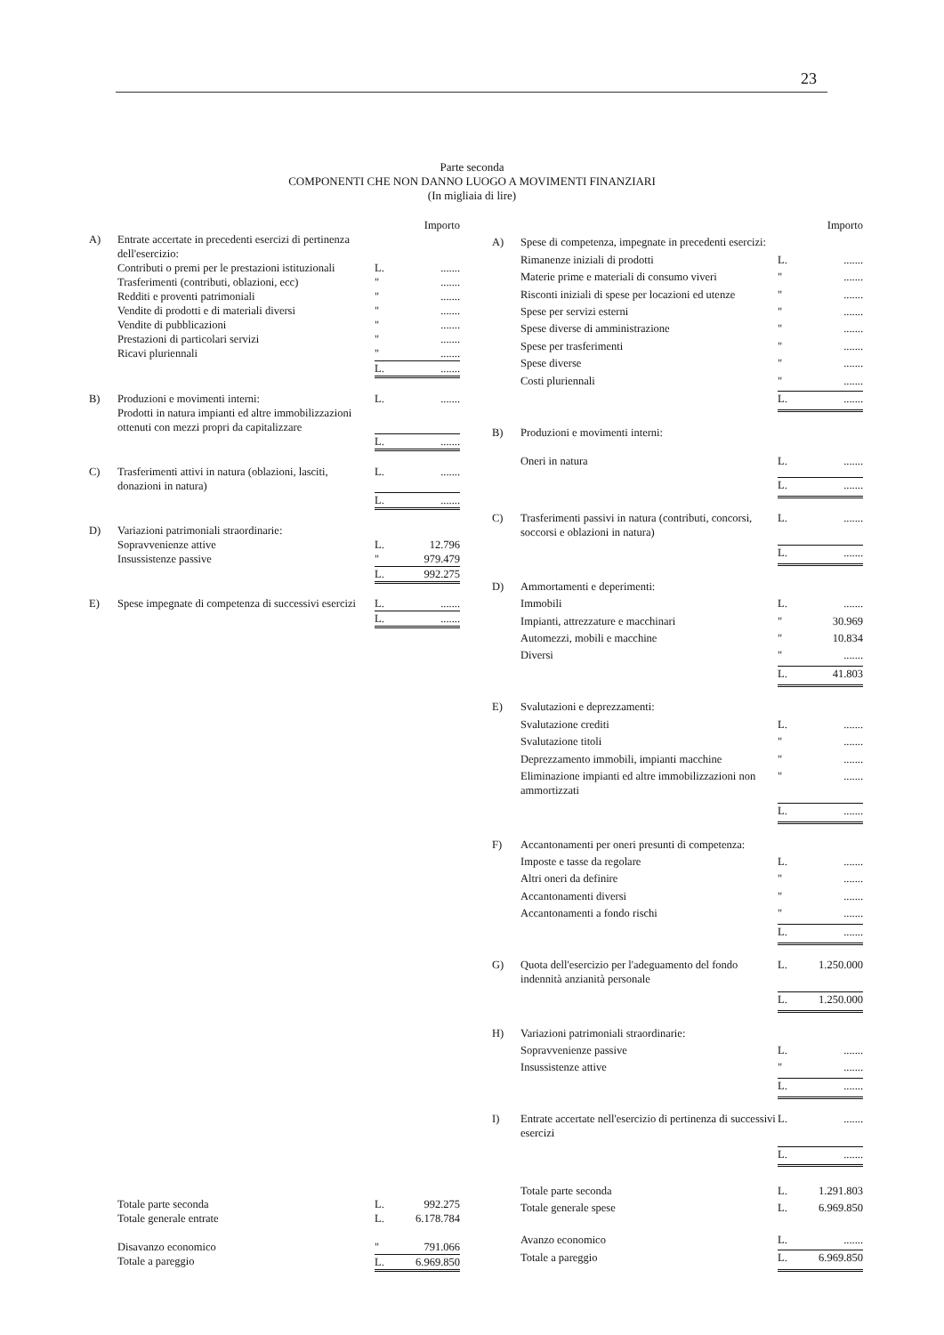23
Parte seconda
COMPONENTI CHE NON DANNO LUOGO A MOVIMENTI FINANZIARI
(In migliaia di lire)
| | | | Importo |
| A) | Entrate accertate in precedenti esercizi di pertinenza dell'esercizio: | | |
| | Contributi o premi per le prestazioni istituzionali | L. | ....... |
| | Trasferimenti (contributi, oblazioni, ecc) | " | ....... |
| | Redditi e proventi patrimoniali | " | ....... |
| | Vendite di prodotti e di materiali diversi | " | ....... |
| | Vendite di pubblicazioni | " | ....... |
| | Prestazioni di particolari servizi | " | ....... |
| | Ricavi pluriennali | " | ....... |
| | | L. | ....... |
| B) | Produzioni e movimenti interni: Prodotti in natura impianti ed altre immobilizzazioni ottenuti con mezzi propri da capitalizzare | L. | ....... |
| | | L. | ....... |
| C) | Trasferimenti attivi in natura (oblazioni, lasciti, donazioni in natura) | L. | ....... |
| | | L. | ....... |
| D) | Variazioni patrimoniali straordinarie: | | |
| | Sopravvenienze attive | L. | 12.796 |
| | Insussistenze passive | " | 979.479 |
| | | L. | 992.275 |
| E) | Spese impegnate di competenza di successivi esercizi | L. | ....... |
| | | L. | ....... |
| | Totale parte seconda | L. | 992.275 |
| | Totale generale entrate | L. | 6.178.784 |
| | Disavanzo economico | " | 791.066 |
| | Totale a pareggio | L. | 6.969.850 |
| | | | Importo |
| A) | Spese di competenza, impegnate in precedenti esercizi: | | |
| | Rimanenze iniziali di prodotti | L. | ....... |
| | Materie prime e materiali di consumo viveri | " | ....... |
| | Risconti iniziali di spese per locazioni ed utenze | " | ....... |
| | Spese per servizi esterni | " | ....... |
| | Spese diverse di amministrazione | " | ....... |
| | Spese per trasferimenti | " | ....... |
| | Spese diverse | " | ....... |
| | Costi pluriennali | " | ....... |
| | | L. | ....... |
| B) | Produzioni e movimenti interni: Oneri in natura | L. | ....... |
| | | L. | ....... |
| C) | Trasferimenti passivi in natura (contributi, concorsi, soccorsi e oblazioni in natura) | L. | ....... |
| | | L. | ....... |
| D) | Ammortamenti e deperimenti: | | |
| | Immobili | L. | ....... |
| | Impianti, attrezzature e macchinari | " | 30.969 |
| | Automezzi, mobili e macchine | " | 10.834 |
| | Diversi | " | ....... |
| | | L. | 41.803 |
| E) | Svalutazioni e deprezzamenti: | | |
| | Svalutazione crediti | L. | ....... |
| | Svalutazione titoli | " | ....... |
| | Deprezzamento immobili, impianti macchine | " | ....... |
| | Eliminazione impianti ed altre immobilizzazioni non ammortizzati | " | ....... |
| | | L. | ....... |
| F) | Accantonamenti per oneri presunti di competenza: | | |
| | Imposte e tasse da regolare | L. | ....... |
| | Altri oneri da definire | " | ....... |
| | Accantonamenti diversi | " | ....... |
| | Accantonamenti a fondo rischi | " | ....... |
| | | L. | ....... |
| G) | Quota dell'esercizio per l'adeguamento del fondo indennità anzianità personale | L. | 1.250.000 |
| | | L. | 1.250.000 |
| H) | Variazioni patrimoniali straordinarie: | | |
| | Sopravvenienze passive | L. | ....... |
| | Insussistenze attive | " | ....... |
| | | L. | ....... |
| I) | Entrate accertate nell'esercizio di pertinenza di successivi esercizi | L. | ....... |
| | | L. | ....... |
| | Totale parte seconda | L. | 1.291.803 |
| | Totale generale spese | L. | 6.969.850 |
| | Avanzo economico | L. | ....... |
| | Totale a pareggio | L. | 6.969.850 |